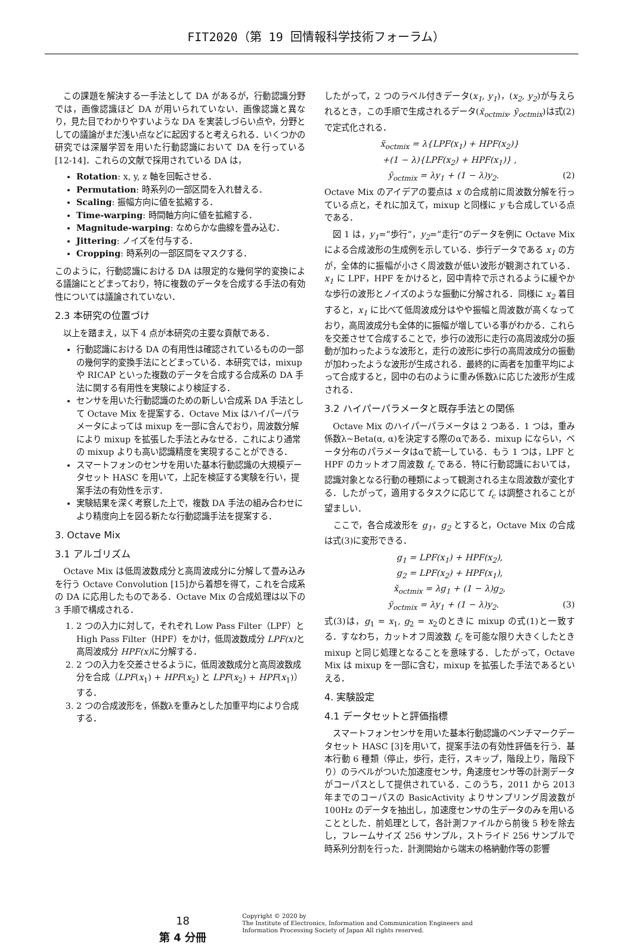FIT2020（第 19 回情報科学技術フォーラム）
　この課題を解決する一手法として DA があるが，行動認識分野では，画像認識ほど DA が用いられていない．画像認識と異なり，見た目でわかりやすいような DA を実装しづらい点や，分野としての議論がまだ浅い点などに起因すると考えられる．いくつかの研究では深層学習を用いた行動認識において DA を行っている[12-14]．これらの文献で採用されている DA は，
Rotation: x, y, z 軸を回転させる．
Permutation: 時系列の一部区間を入れ替える．
Scaling: 振幅方向に値を拡縮する．
Time-warping: 時間軸方向に値を拡縮する．
Magnitude-warping: なめらかな曲線を畳み込む．
Jittering: ノイズを付与する．
Cropping: 時系列の一部区間をマスクする．
このように，行動認識における DA は限定的な幾何学的変換による議論にとどまっており，特に複数のデータを合成する手法の有効性については議論されていない．
2.3 本研究の位置づけ
　以上を踏まえ，以下 4 点が本研究の主要な貢献である．
行動認識における DA の有用性は確認されているものの一部の幾何学的変換手法にとどまっている．本研究では，mixup や RICAP といった複数のデータを合成する合成系の DA 手法に関する有用性を実験により検証する．
センサを用いた行動認識のための新しい合成系 DA 手法として Octave Mix を提案する．Octave Mix はハイパーパラメータによっては mixup を一部に含んでおり，周波数分解により mixup を拡張した手法とみなせる．これにより通常の mixup よりも高い認識精度を実現することができる．
スマートフォンのセンサを用いた基本行動認識の大規模データセット HASC を用いて，上記を検証する実験を行い，提案手法の有効性を示す．
実験結果を深く考察した上で，複数 DA 手法の組み合わせにより精度向上を図る新たな行動認識手法を提案する．
3. Octave Mix
3.1 アルゴリズム
　Octave Mix は低周波数成分と高周波成分に分解して畳み込みを行う Octave Convolution [15]から着想を得て，これを合成系の DA に応用したものである．Octave Mix の合成処理は以下の 3 手順で構成される．
1. 2 つの入力に対して，それぞれ Low Pass Filter（LPF）と High Pass Filter（HPF）をかけ，低周波数成分 LPF(x) と高周波成分 HPF(x) に分解する．
2. 2 つの入力を交差させるように，低周波数成分と高周波数成分を合成（LPF(x<sub>1</sub>) + HPF(x<sub>2</sub>) と LPF(x<sub>2</sub>) + HPF(x<sub>1</sub>)）する．
3. 2 つの合成波形を，係数λを重みとした加重平均により合成する．
したがって，2 つのラベル付きデータ(x<sub>1</sub>, y<sub>1</sub>)，(x<sub>2</sub>, y<sub>2</sub>)が与えられるとき，この手順で生成されるデータ(x̃<sub>octmix</sub>, ỹ<sub>octmix</sub>)は式(2)で定式化される．
x̃<sub>octmix</sub> = λ{LPF(x<sub>1</sub>) + HPF(x<sub>2</sub>)}
+(1 − λ){LPF(x<sub>2</sub>) + HPF(x<sub>1</sub>)} ,
ỹ<sub>octmix</sub> = λy<sub>1</sub> + (1 − λ)y<sub>2</sub>. (2)
Octave Mix のアイデアの要点は x の合成前に周波数分解を行っている点と，それに加えて，mixup と同様に y も合成している点である．
　図 1 は，y<sub>1</sub>=”歩行”，y<sub>2</sub>=”走行”のデータを例に Octave Mix による合成波形の生成例を示している．歩行データである x<sub>1</sub> の方が，全体的に振幅が小さく周波数が低い波形が観測されている．x<sub>1</sub> に LPF，HPF をかけると，図中青枠で示されるように緩やかな歩行の波形とノイズのような振動に分解される．同様に x<sub>2</sub> 着目すると，x<sub>1</sub> に比べて低周波成分はやや振幅と周波数が高くなっており，高周波成分も全体的に振幅が増している事がわかる．これらを交差させて合成することで，歩行の波形に走行の高周波成分の振動が加わったような波形と，走行の波形に歩行の高周波成分の振動が加わったような波形が生成される．最終的に両者を加重平均によって合成すると，図中の右のように重み係数λに応じた波形が生成される．
3.2 ハイパーパラメータと既存手法との関係
　Octave Mix のハイパーパラメータは 2 つある．1 つは，重み係数λ~Beta(α, α)を決定する際のαである．mixup にならい，ベータ分布のパラメータはαで統一している．もう 1 つは，LPF と HPF のカットオフ周波数 f<sub>c</sub> である．特に行動認識においては，認識対象となる行動の種類によって観測される主な周波数が変化する．したがって，適用するタスクに応じて f<sub>c</sub> は調整されることが望ましい．
　ここで，各合成波形を g<sub>1</sub>，g<sub>2</sub> とすると，Octave Mix の合成は式(3)に変形できる．
g<sub>1</sub> = LPF(x<sub>1</sub>) + HPF(x<sub>2</sub>),
g<sub>2</sub> = LPF(x<sub>2</sub>) + HPF(x<sub>1</sub>),
x̃<sub>octmix</sub> = λg<sub>1</sub> + (1 − λ)g<sub>2</sub>,
ỹ<sub>octmix</sub> = λy<sub>1</sub> + (1 − λ)y<sub>2</sub>. (3)
式(3)は，g<sub>1</sub> = x<sub>1</sub>, g<sub>2</sub> = x<sub>2</sub>のときに mixup の式(1)と一致する．すなわち，カットオフ周波数 f<sub>c</sub> を可能な限り大きくしたとき mixup と同じ処理となることを意味する．したがって，Octave Mix は mixup を一部に含む，mixup を拡張した手法であるといえる．
4. 実験設定
4.1 データセットと評価指標
　スマートフォンセンサを用いた基本行動認識のベンチマークデータセット HASC [3]を用いて，提案手法の有効性評価を行う．基本行動 6 種類（停止，歩行，走行，スキップ，階段上り，階段下り）のラベルがついた加速度センサ，角速度センサ等の計測データがコーパスとして提供されている．このうち，2011 から 2013 年までのコーパスの BasicActivity よりサンプリング周波数が 100Hz のデータを抽出し，加速度センサの生データのみを用いることとした．前処理として，各計測ファイルから前後 5 秒を除去し，フレームサイズ 256 サンプル，ストライド 256 サンプルで時系列分割を行った．計測開始から端末の格納動作等の影響
18
第 4 分冊
Copyright © 2020 by
The Institute of Electronics, Information and Communication Engineers and
Information Processing Society of Japan All rights reserved.